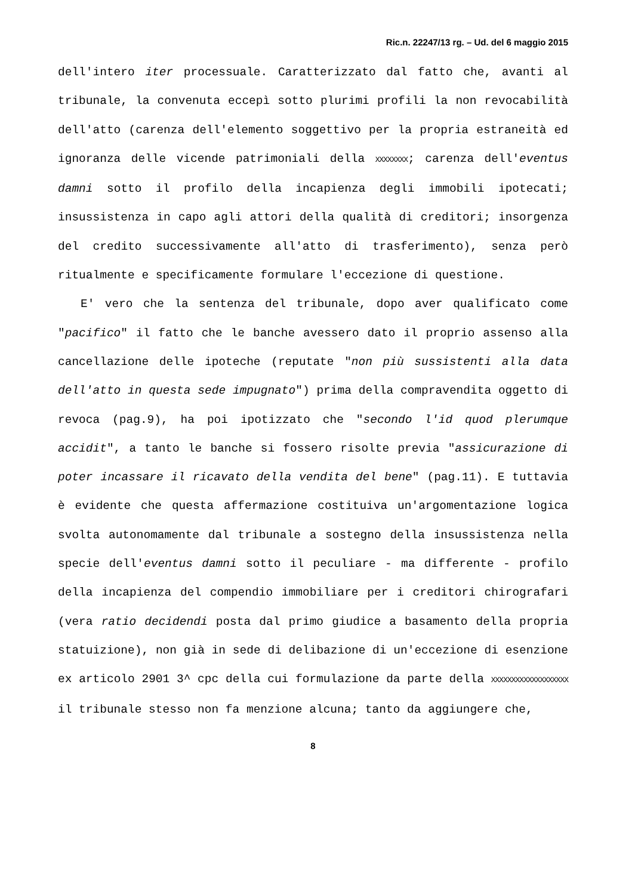Ric.n. 22247/13 rg. – Ud. del 6 maggio 2015
dell'intero iter processuale. Caratterizzato dal fatto che, avanti al tribunale, la convenuta eccepì sotto plurimi profili la non revocabilità dell'atto (carenza dell'elemento soggettivo per la propria estraneità ed ignoranza delle vicende patrimoniali della XXXXXXXX; carenza dell'eventus damni sotto il profilo della incapienza degli immobili ipotecati; insussistenza in capo agli attori della qualità di creditori; insorgenza del credito successivamente all'atto di trasferimento), senza però ritualmente e specificamente formulare l'eccezione di questione.
E' vero che la sentenza del tribunale, dopo aver qualificato come "pacifico" il fatto che le banche avessero dato il proprio assenso alla cancellazione delle ipoteche (reputate "non più sussistenti alla data dell'atto in questa sede impugnato") prima della compravendita oggetto di revoca (pag.9), ha poi ipotizzato che "secondo l'id quod plerumque accidit", a tanto le banche si fossero risolte previa "assicurazione di poter incassare il ricavato della vendita del bene" (pag.11). E tuttavia è evidente che questa affermazione costituiva un'argomentazione logica svolta autonomamente dal tribunale a sostegno della insussistenza nella specie dell'eventus damni sotto il peculiare - ma differente - profilo della incapienza del compendio immobiliare per i creditori chirografari (vera ratio decidendi posta dal primo giudice a basamento della propria statuizione), non già in sede di delibazione di un'eccezione di esenzione ex articolo 2901 3^ cpc della cui formulazione da parte della XXXXXXXXXXXXXXXXXXX il tribunale stesso non fa menzione alcuna; tanto da aggiungere che,
8